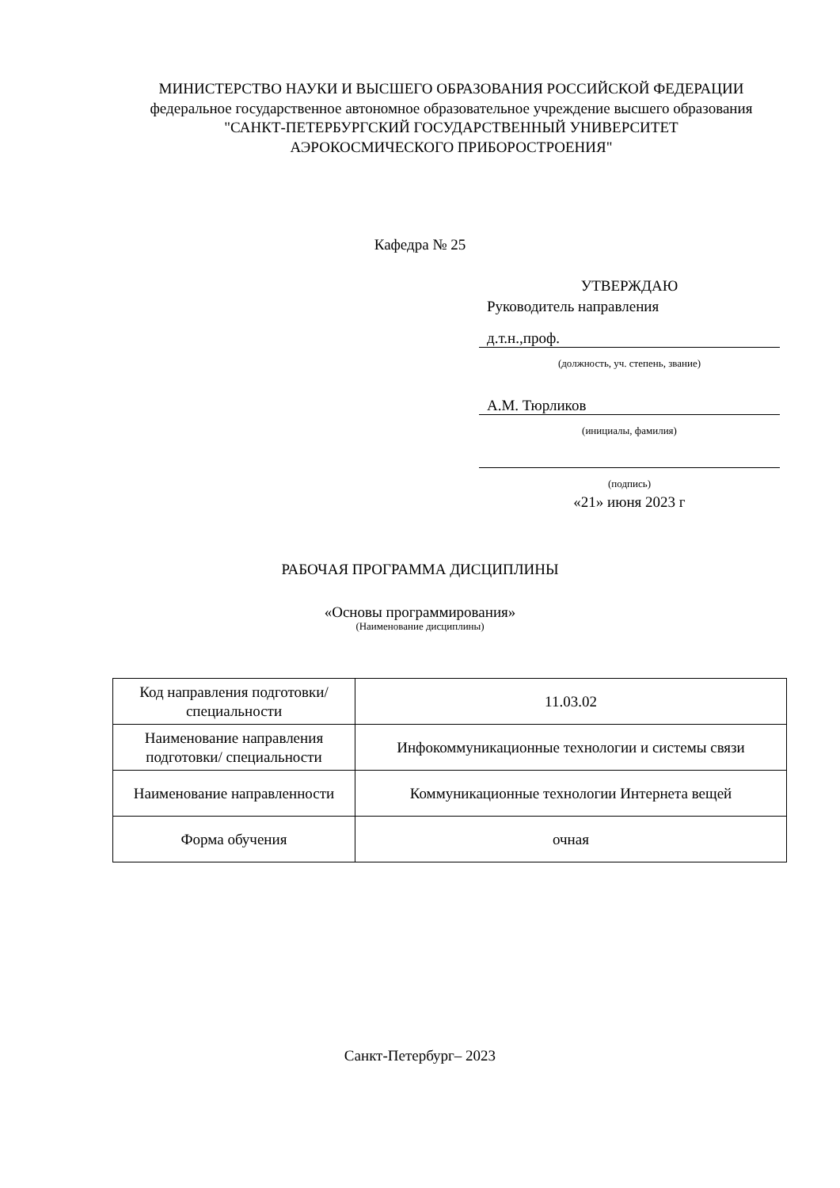МИНИСТЕРСТВО НАУКИ И ВЫСШЕГО ОБРАЗОВАНИЯ РОССИЙСКОЙ ФЕДЕРАЦИИ
федеральное государственное автономное образовательное учреждение высшего образования
"САНКТ-ПЕТЕРБУРГСКИЙ ГОСУДАРСТВЕННЫЙ УНИВЕРСИТЕТ
АЭРОКОСМИЧЕСКОГО ПРИБОРОСТРОЕНИЯ"
Кафедра № 25
УТВЕРЖДАЮ
Руководитель направления
д.т.н.,проф.
(должность, уч. степень, звание)
А.М. Тюрликов
(инициалы, фамилия)
(подпись)
«21» июня 2023 г
РАБОЧАЯ ПРОГРАММА ДИСЦИПЛИНЫ
«Основы программирования»
(Наименование дисциплины)
| Код направления подготовки/ специальности | 11.03.02 |
| Наименование направления подготовки/ специальности | Инфокоммуникационные технологии и системы связи |
| Наименование направленности | Коммуникационные технологии Интернета вещей |
| Форма обучения | очная |
Санкт-Петербург– 2023